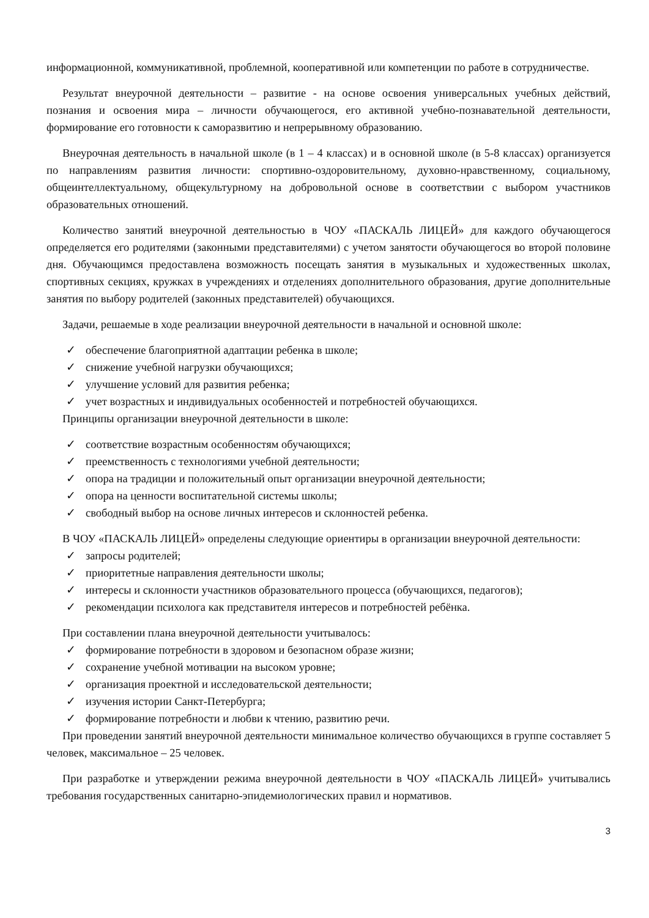информационной, коммуникативной, проблемной, кооперативной или компетенции по работе в сотрудничестве.
Результат внеурочной деятельности – развитие - на основе освоения универсальных учебных действий, познания и освоения мира – личности обучающегося, его активной учебно-познавательной деятельности, формирование его готовности к саморазвитию и непрерывному образованию.
Внеурочная деятельность в начальной школе (в 1 – 4 классах) и в основной школе (в 5-8 классах) организуется по направлениям развития личности: спортивно-оздоровительному, духовно-нравственному, социальному, общеинтеллектуальному, общекультурному на добровольной основе в соответствии с выбором участников образовательных отношений.
Количество занятий внеурочной деятельностью в ЧОУ «ПАСКАЛЬ ЛИЦЕЙ» для каждого обучающегося определяется его родителями (законными представителями) с учетом занятости обучающегося во второй половине дня. Обучающимся предоставлена возможность посещать занятия в музыкальных и художественных школах, спортивных секциях, кружках в учреждениях и отделениях дополнительного образования, другие дополнительные занятия по выбору родителей (законных представителей) обучающихся.
Задачи, решаемые в ходе реализации внеурочной деятельности в начальной и основной школе:
✓ обеспечение благоприятной адаптации ребенка в школе;
✓ снижение учебной нагрузки обучающихся;
✓ улучшение условий для развития ребенка;
✓ учет возрастных и индивидуальных особенностей и потребностей обучающихся.
Принципы организации внеурочной деятельности в школе:
✓ соответствие возрастным особенностям обучающихся;
✓ преемственность с технологиями учебной деятельности;
✓ опора на традиции и положительный опыт организации внеурочной деятельности;
✓ опора на ценности воспитательной системы школы;
✓ свободный выбор на основе личных интересов и склонностей ребенка.
В ЧОУ «ПАСКАЛЬ ЛИЦЕЙ» определены следующие ориентиры в организации внеурочной деятельности:
✓ запросы родителей;
✓ приоритетные направления деятельности школы;
✓ интересы и склонности участников образовательного процесса (обучающихся, педагогов);
✓ рекомендации психолога как представителя интересов и потребностей ребёнка.
При составлении плана внеурочной деятельности учитывалось:
✓ формирование потребности в здоровом и безопасном образе жизни;
✓ сохранение учебной мотивации на высоком уровне;
✓ организация проектной и исследовательской деятельности;
✓ изучения истории Санкт-Петербурга;
✓ формирование потребности и любви к чтению, развитию речи.
При проведении занятий внеурочной деятельности минимальное количество обучающихся в группе составляет 5 человек, максимальное – 25 человек.
При разработке и утверждении режима внеурочной деятельности в ЧОУ «ПАСКАЛЬ ЛИЦЕЙ» учитывались требования государственных санитарно-эпидемиологических правил и нормативов.
3